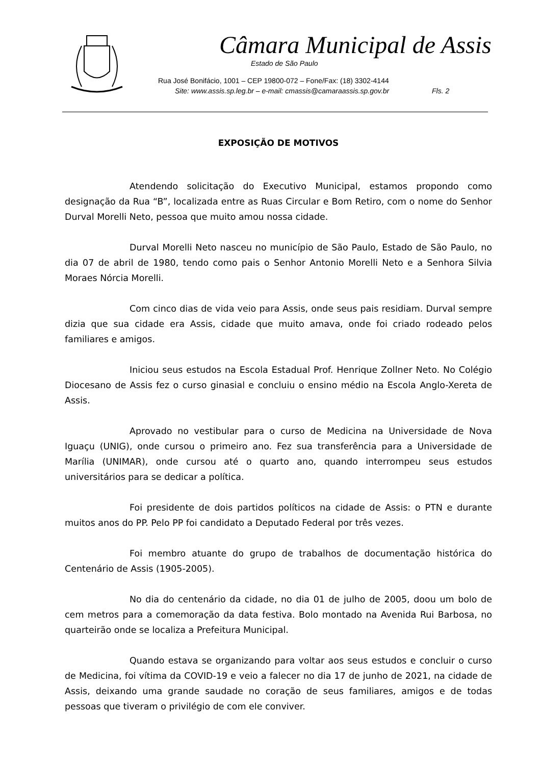Câmara Municipal de Assis
Estado de São Paulo
Rua José Bonifácio, 1001 – CEP 19800-072 – Fone/Fax: (18) 3302-4144
Site: www.assis.sp.leg.br – e-mail: cmassis@camaraassis.sp.gov.br Fls. 2
EXPOSIÇÃO DE MOTIVOS
Atendendo solicitação do Executivo Municipal, estamos propondo como designação da Rua “B”, localizada entre as Ruas Circular e Bom Retiro, com o nome do Senhor Durval Morelli Neto, pessoa que muito amou nossa cidade.
Durval Morelli Neto nasceu no município de São Paulo, Estado de São Paulo, no dia 07 de abril de 1980, tendo como pais o Senhor Antonio Morelli Neto e a Senhora Silvia Moraes Nórcia Morelli.
Com cinco dias de vida veio para Assis, onde seus pais residiam. Durval sempre dizia que sua cidade era Assis, cidade que muito amava, onde foi criado rodeado pelos familiares e amigos.
Iniciou seus estudos na Escola Estadual Prof. Henrique Zollner Neto. No Colégio Diocesano de Assis fez o curso ginasial e concluiu o ensino médio na Escola Anglo-Xereta de Assis.
Aprovado no vestibular para o curso de Medicina na Universidade de Nova Iguaçu (UNIG), onde cursou o primeiro ano. Fez sua transferência para a Universidade de Marília (UNIMAR), onde cursou até o quarto ano, quando interrompeu seus estudos universitários para se dedicar a política.
Foi presidente de dois partidos políticos na cidade de Assis: o PTN e durante muitos anos do PP. Pelo PP foi candidato a Deputado Federal por três vezes.
Foi membro atuante do grupo de trabalhos de documentação histórica do Centenário de Assis (1905-2005).
No dia do centenário da cidade, no dia 01 de julho de 2005, doou um bolo de cem metros para a comemoração da data festiva. Bolo montado na Avenida Rui Barbosa, no quarteirão onde se localiza a Prefeitura Municipal.
Quando estava se organizando para voltar aos seus estudos e concluir o curso de Medicina, foi vítima da COVID-19 e veio a falecer no dia 17 de junho de 2021, na cidade de Assis, deixando uma grande saudade no coração de seus familiares, amigos e de todas pessoas que tiveram o privilégio de com ele conviver.